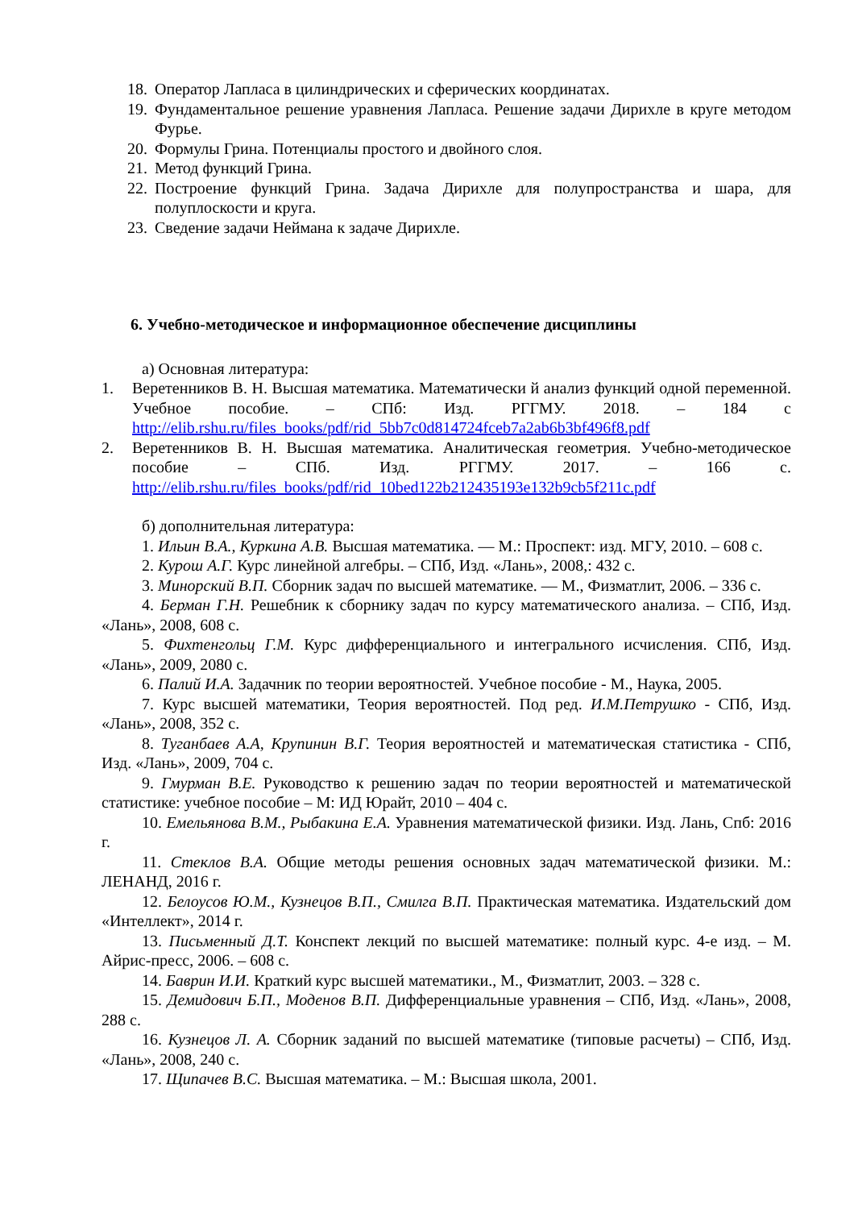18. Оператор Лапласа в цилиндрических и сферических координатах.
19. Фундаментальное решение уравнения Лапласа. Решение задачи Дирихле в круге методом Фурье.
20. Формулы Грина. Потенциалы простого и двойного слоя.
21. Метод функций Грина.
22. Построение функций Грина. Задача Дирихле для полупространства и шара, для полуплоскости и круга.
23. Сведение задачи Неймана к задаче Дирихле.
6. Учебно-методическое и информационное обеспечение дисциплины
а) Основная литература:
1. Веретенников В. Н. Высшая математика. Математически й анализ функций одной переменной. Учебное пособие. – СПб: Изд. РГГМУ. 2018. – 184 с http://elib.rshu.ru/files_books/pdf/rid_5bb7c0d814724fceb7a2ab6b3bf496f8.pdf
2. Веретенников В. Н. Высшая математика. Аналитическая геометрия. Учебно-методическое пособие – СПб. Изд. РГГМУ. 2017. – 166 с. http://elib.rshu.ru/files_books/pdf/rid_10bed122b212435193e132b9cb5f211c.pdf
б) дополнительная литература:
1. Ильин В.А., Куркина А.В. Высшая математика. — М.: Проспект: изд. МГУ, 2010. – 608 с.
2. Курош А.Г. Курс линейной алгебры. – СПб, Изд. «Лань», 2008,: 432 с.
3. Минорский В.П. Сборник задач по высшей математике. — М., Физматлит, 2006. – 336 с.
4. Берман Г.Н. Решебник к сборнику задач по курсу математического анализа. – СПб, Изд. «Лань», 2008, 608 с.
5. Фихтенгольц Г.М. Курс дифференциального и интегрального исчисления. СПб, Изд. «Лань», 2009, 2080 с.
6. Палий И.А. Задачник по теории вероятностей. Учебное пособие - М., Наука, 2005.
7. Курс высшей математики, Теория вероятностей. Под ред. И.М.Петрушко - СПб, Изд. «Лань», 2008, 352 с.
8. Туганбаев А.А, Крупинин В.Г. Теория вероятностей и математическая статистика - СПб, Изд. «Лань», 2009, 704 с.
9. Гмурман В.Е. Руководство к решению задач по теории вероятностей и математической статистике: учебное пособие – М: ИД Юрайт, 2010 – 404 с.
10. Емельянова В.М., Рыбакина Е.А. Уравнения математической физики. Изд. Лань, Спб: 2016 г.
11. Стеклов В.А. Общие методы решения основных задач математической физики. М.: ЛЕНАНД, 2016 г.
12. Белоусов Ю.М., Кузнецов В.П., Смилга В.П. Практическая математика. Издательский дом «Интеллект», 2014 г.
13. Письменный Д.Т. Конспект лекций по высшей математике: полный курс. 4-е изд. – М. Айрис-пресс, 2006. – 608 с.
14. Баврин И.И. Краткий курс высшей математики., М., Физматлит, 2003. – 328 с.
15. Демидович Б.П., Моденов В.П. Дифференциальные уравнения – СПб, Изд. «Лань», 2008, 288 с.
16. Кузнецов Л. А. Сборник заданий по высшей математике (типовые расчеты) – СПб, Изд. «Лань», 2008, 240 с.
17. Щипачев В.С. Высшая математика. – М.: Высшая школа, 2001.